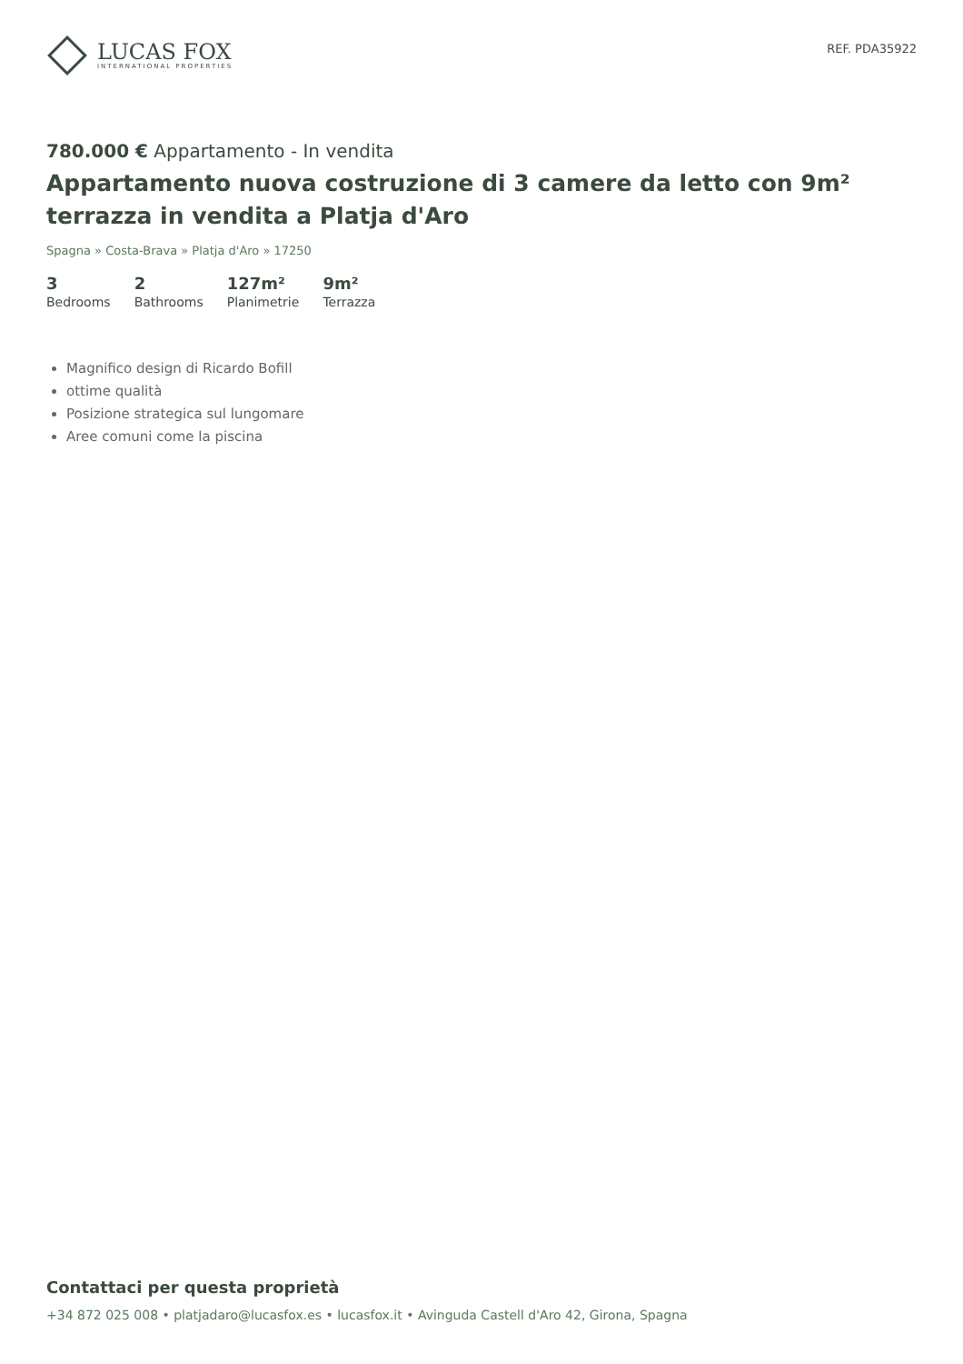LUCAS FOX
INTERNATIONAL PROPERTIES
REF. PDA35922
780.000 € Appartamento - In vendita
Appartamento nuova costruzione di 3 camere da letto con 9m² terrazza in vendita a Platja d'Aro
Spagna » Costa-Brava » Platja d'Aro » 17250
3
Bedrooms
2
Bathrooms
127m²
Planimetrie
9m²
Terrazza
Magnifico design di Ricardo Bofill
ottime qualità
Posizione strategica sul lungomare
Aree comuni come la piscina
Contattaci per questa proprietà
+34 872 025 008 • platjadaro@lucasfox.es • lucasfox.it • Avinguda Castell d'Aro 42, Girona, Spagna